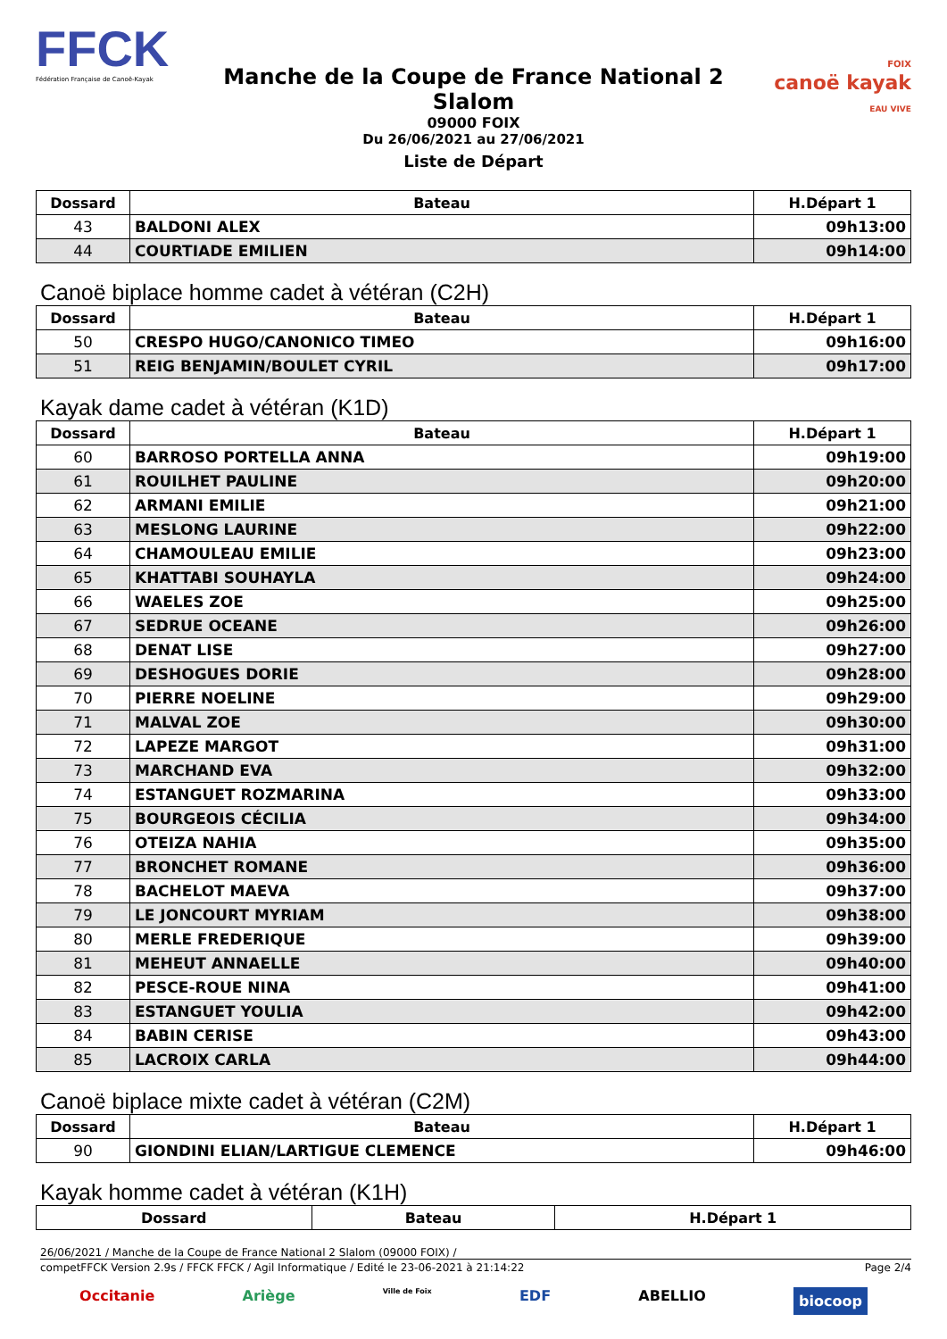FFCK
Fédération Française de Canoë-Kayak
Manche de la Coupe de France National 2 Slalom
09000 FOIX
Du 26/06/2021 au 27/06/2021
FOIX
canoë kayak
EAU VIVE
Liste de Départ
| Dossard | Bateau | H.Départ 1 |
| --- | --- | --- |
| 43 | BALDONI ALEX | 09h13:00 |
| 44 | COURTIADE EMILIEN | 09h14:00 |
Canoë biplace homme cadet à vétéran (C2H)
| Dossard | Bateau | H.Départ 1 |
| --- | --- | --- |
| 50 | CRESPO HUGO/CANONICO TIMEO | 09h16:00 |
| 51 | REIG BENJAMIN/BOULET CYRIL | 09h17:00 |
Kayak dame cadet à vétéran (K1D)
| Dossard | Bateau | H.Départ 1 |
| --- | --- | --- |
| 60 | BARROSO PORTELLA ANNA | 09h19:00 |
| 61 | ROUILHET PAULINE | 09h20:00 |
| 62 | ARMANI EMILIE | 09h21:00 |
| 63 | MESLONG LAURINE | 09h22:00 |
| 64 | CHAMOULEAU EMILIE | 09h23:00 |
| 65 | KHATTABI SOUHAYLA | 09h24:00 |
| 66 | WAELES ZOE | 09h25:00 |
| 67 | SEDRUE OCEANE | 09h26:00 |
| 68 | DENAT LISE | 09h27:00 |
| 69 | DESHOGUES DORIE | 09h28:00 |
| 70 | PIERRE NOELINE | 09h29:00 |
| 71 | MALVAL ZOE | 09h30:00 |
| 72 | LAPEZE MARGOT | 09h31:00 |
| 73 | MARCHAND EVA | 09h32:00 |
| 74 | ESTANGUET ROZMARINA | 09h33:00 |
| 75 | BOURGEOIS CÉCILIA | 09h34:00 |
| 76 | OTEIZA NAHIA | 09h35:00 |
| 77 | BRONCHET ROMANE | 09h36:00 |
| 78 | BACHELOT MAEVA | 09h37:00 |
| 79 | LE JONCOURT MYRIAM | 09h38:00 |
| 80 | MERLE FREDERIQUE | 09h39:00 |
| 81 | MEHEUT ANNAELLE | 09h40:00 |
| 82 | PESCE-ROUE NINA | 09h41:00 |
| 83 | ESTANGUET YOULIA | 09h42:00 |
| 84 | BABIN CERISE | 09h43:00 |
| 85 | LACROIX CARLA | 09h44:00 |
Canoë biplace mixte cadet à vétéran (C2M)
| Dossard | Bateau | H.Départ 1 |
| --- | --- | --- |
| 90 | GIONDINI ELIAN/LARTIGUE CLEMENCE | 09h46:00 |
Kayak homme cadet à vétéran (K1H)
| Dossard | Bateau | H.Départ 1 |
| --- | --- | --- |
26/06/2021 / Manche de la Coupe de France National 2 Slalom (09000 FOIX) /
competFFCK Version 2.9s / FFCK FFCK / Agil Informatique / Edité le 23-06-2021 à 21:14:22 Page 2/4
Occitanie Ariège Ville de Foix EDF ABELLIO biocoop